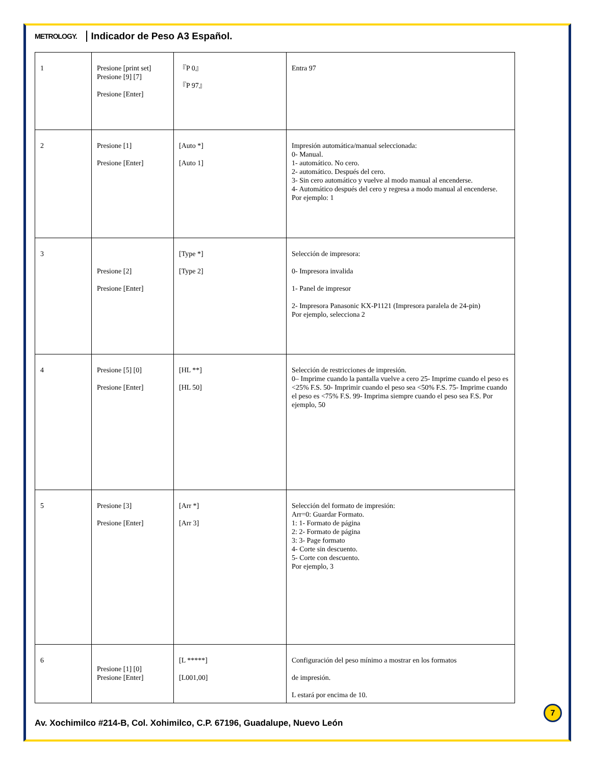METROLOGY. Indicador de Peso A3 Español.
| 1 | Presione [print set] Presione [9] [7] Presione [Enter] | 『P 0』 『P 97』 | Entra 97 |
| 2 | Presione [1] Presione [Enter] | [Auto *] [Auto 1] | Impresión automática/manual seleccionada: 0- Manual. 1- automático. No cero. 2- automático. Después del cero. 3- Sin cero automático y vuelve al modo manual al encenderse. 4- Automático después del cero y regresa a modo manual al encenderse. Por ejemplo: 1 |
| 3 | Presione [2] Presione [Enter] | [Type *] [Type 2] | Selección de impresora: 0- Impresora invalida 1- Panel de impresor 2- Impresora Panasonic KX-P1121 (Impresora paralela de 24-pin) Por ejemplo, selecciona 2 |
| 4 | Presione [5] [0] Presione [Enter] | [HL **] [HL 50] | Selección de restricciones de impresión. 0– Imprime cuando la pantalla vuelve a cero 25- Imprime cuando el peso es <25% F.S. 50- Imprimir cuando el peso sea <50% F.S. 75- Imprime cuando el peso es <75% F.S. 99- Imprima siempre cuando el peso sea F.S. Por ejemplo, 50 |
| 5 | Presione [3] Presione [Enter] | [Arr *] [Arr 3] | Selección del formato de impresión: Arr=0: Guardar Formato. 1: 1- Formato de página 2: 2- Formato de página 3: 3- Page formato 4- Corte sin descuento. 5- Corte con descuento. Por ejemplo, 3 |
| 6 | Presione [1] [0] Presione [Enter] | [L *****] [L001,00] | Configuración del peso mínimo a mostrar en los formatos de impresión. L estará por encima de 10. |
7
Av. Xochimilco #214-B, Col. Xohimilco, C.P. 67196, Guadalupe, Nuevo León